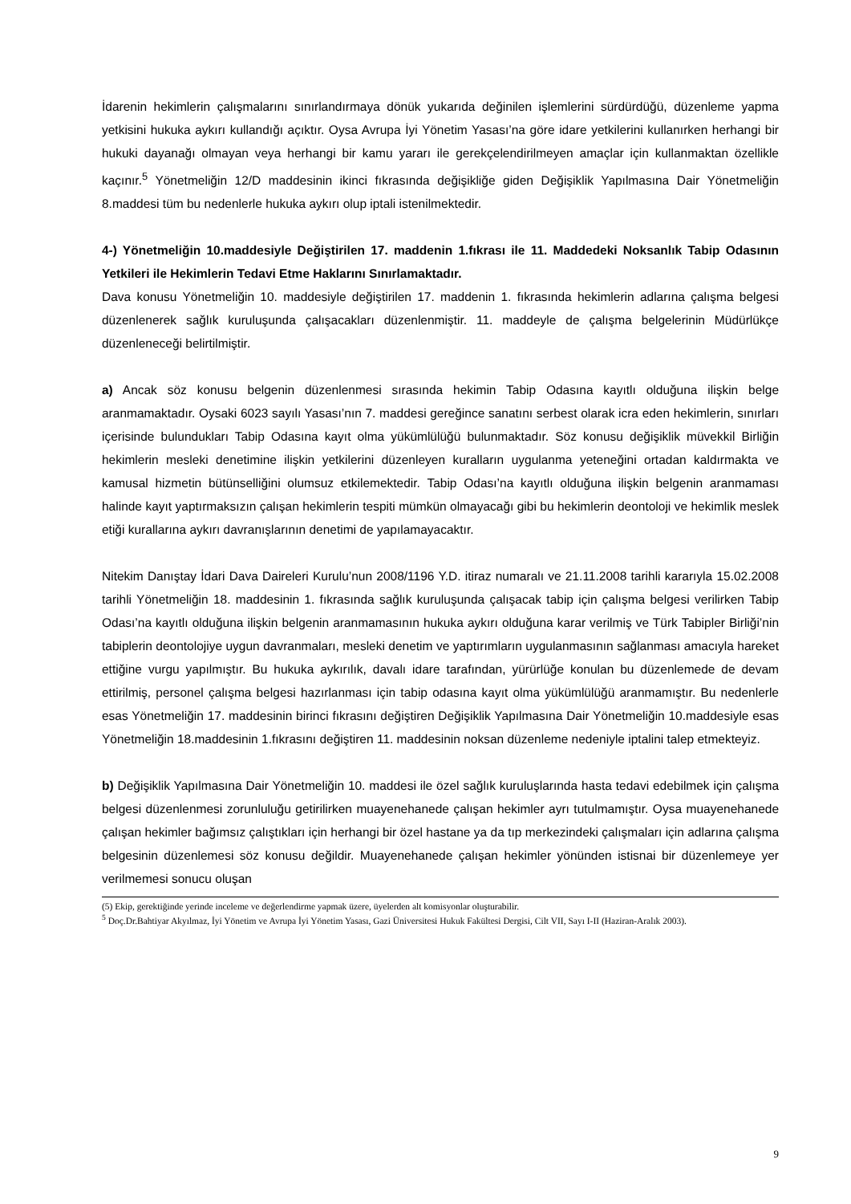İdarenin hekimlerin çalışmalarını sınırlandırmaya dönük yukarıda değinilen işlemlerini sürdürdüğü, düzenleme yapma yetkisini hukuka aykırı kullandığı açıktır. Oysa Avrupa İyi Yönetim Yasası’na göre idare yetkilerini kullanırken herhangi bir hukuki dayanağı olmayan veya herhangi bir kamu yararı ile gerekçelendirilmeyen amaçlar için kullanmaktan özellikle kaçınır.<sup>5</sup> Yönetmeliğin 12/D maddesinin ikinci fıkrasında değişikliğe giden Değişiklik Yapılmasına Dair Yönetmeliğin 8.maddesi tüm bu nedenlerle hukuka aykırı olup iptali istenilmektedir.
4-) Yönetmeliğin 10.maddesiyle Değiştirilen 17. maddenin 1.fıkrası ile 11. Maddedeki Noksanlık Tabip Odasının Yetkileri ile Hekimlerin Tedavi Etme Haklarını Sınırlamaktadır.
Dava konusu Yönetmeliğin 10. maddesiyle değiştirilen 17. maddenin 1. fıkrasında hekimlerin adlarına çalışma belgesi düzenlenerek sağlık kuruluşunda çalışacakları düzenlenmiştir. 11. maddeyle de çalışma belgelerinin Müdürlükçe düzenleneceği belirtilmiştir.
a) Ancak söz konusu belgenin düzenlenmesi sırasında hekimin Tabip Odasına kayıtlı olduğuna ilişkin belge aranmamaktadır. Oysaki 6023 sayılı Yasası’nın 7. maddesi gereğince sanatını serbest olarak icra eden hekimlerin, sınırları içerisinde bulundukları Tabip Odasına kayıt olma yükümlülüğü bulunmaktadır. Söz konusu değişiklik müvekkil Birliğin hekimlerin mesleki denetimine ilişkin yetkilerini düzenleyen kuralların uygulanma yeteneğini ortadan kaldırmakta ve kamusal hizmetin bütünselliğini olumsuz etkilemektedir. Tabip Odası’na kayıtlı olduğuna ilişkin belgenin aranmaması halinde kayıt yaptırmaksızın çalışan hekimlerin tespiti mümkün olmayacağı gibi bu hekimlerin deontoloji ve hekimlik meslek etiği kurallarına aykırı davranışlarının denetimi de yapılamayacaktır.
Nitekim Danıştay İdari Dava Daireleri Kurulu’nun 2008/1196 Y.D. itiraz numaralı ve 21.11.2008 tarihli kararıyla 15.02.2008 tarihli Yönetmeliğin 18. maddesinin 1. fıkrasında sağlık kuruluşunda çalışacak tabip için çalışma belgesi verilirken Tabip Odası’na kayıtlı olduğuna ilişkin belgenin aranmamasının hukuka aykırı olduğuna karar verilmiş ve Türk Tabipler Birliği’nin tabiplerin deontolojiye uygun davranmaları, mesleki denetim ve yaptırımların uygulanmasının sağlanması amacıyla hareket ettiğine vurgu yapılmıştır. Bu hukuka aykırılık, davalı idare tarafından, yürürlüğe konulan bu düzenlemede de devam ettirilmiş, personel çalışma belgesi hazırlanması için tabip odasına kayıt olma yükümlülüğü aranmamıştır. Bu nedenlerle esas Yönetmeliğin 17. maddesinin birinci fıkrasını değiştiren Değişiklik Yapılmasına Dair Yönetmeliğin 10.maddesiyle esas Yönetmeliğin 18.maddesinin 1.fıkrasını değiştiren 11. maddesinin noksan düzenleme nedeniyle iptalini talep etmekteyiz.
b) Değişiklik Yapılmasına Dair Yönetmeliğin 10. maddesi ile özel sağlık kuruluşlarında hasta tedavi edebilmek için çalışma belgesi düzenlenmesi zorunluluğu getirilirken muayenehanede çalışan hekimler ayrı tutulmamıştır. Oysa muayenehanede çalışan hekimler bağımsız çalıştıkları için herhangi bir özel hastane ya da tıp merkezindeki çalışmaları için adlarına çalışma belgesinin düzenlemesi söz konusu değildir. Muayenehanede çalışan hekimler yönünden istisnai bir düzenlemeye yer verilmemesi sonucu oluşan
(5) Ekip, gerektiğinde yerinde inceleme ve değerlendirme yapmak üzere, üyelerden alt komisyonlar oluşturabilir.
<sup>5</sup> Doç.Dr.Bahtiyar Akyılmaz, İyi Yönetim ve Avrupa İyi Yönetim Yasası, Gazi Üniversitesi Hukuk Fakültesi Dergisi, Cilt VII, Sayı I-II (Haziran-Aralık 2003).
9